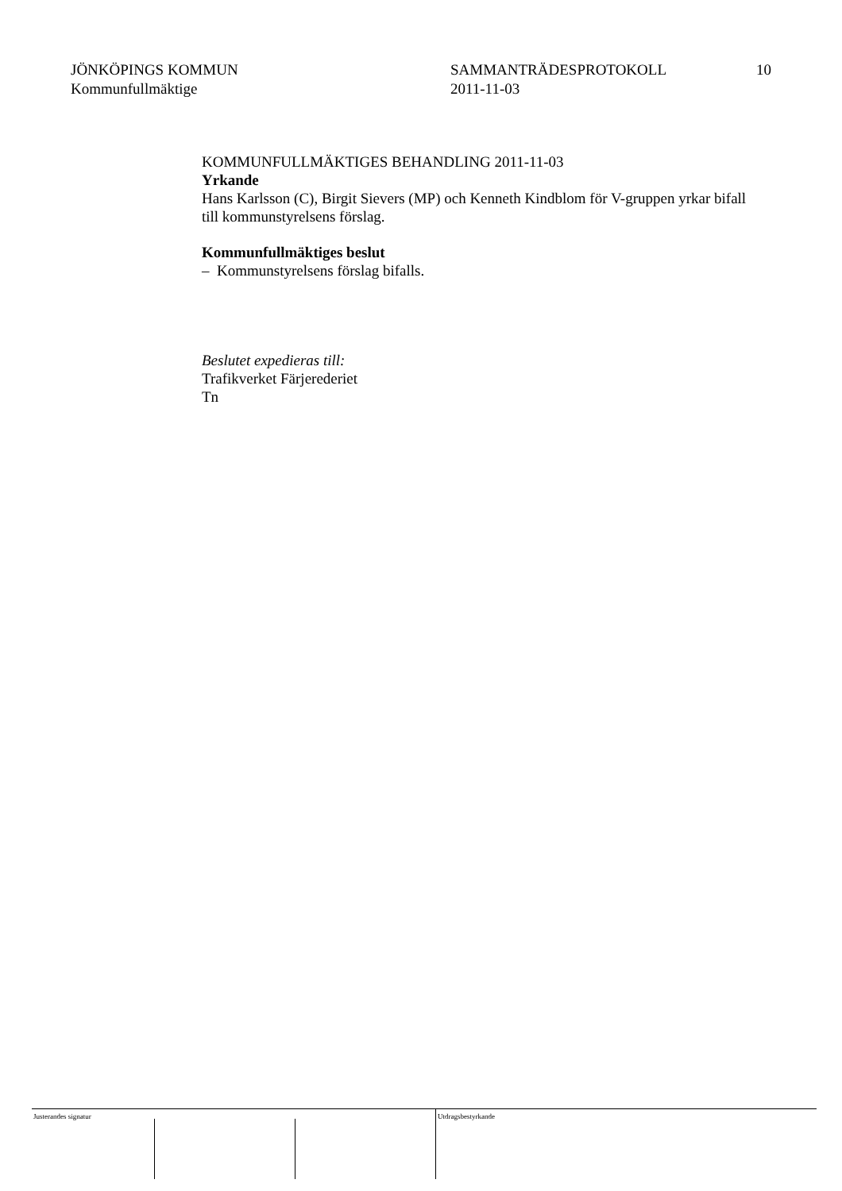JÖNKÖPINGS KOMMUN
Kommunfullmäktige
SAMMANTRÄDESPROTOKOLL
2011-11-03
10
KOMMUNFULLMÄKTIGES BEHANDLING 2011-11-03
Yrkande
Hans Karlsson (C), Birgit Sievers (MP) och Kenneth Kindblom för V-gruppen yrkar bifall till kommunstyrelsens förslag.
Kommunfullmäktiges beslut
– Kommunstyrelsens förslag bifalls.
Beslutet expedieras till:
Trafikverket Färjerederiet
Tn
Justerandes signatur Utdragsbestyrkande